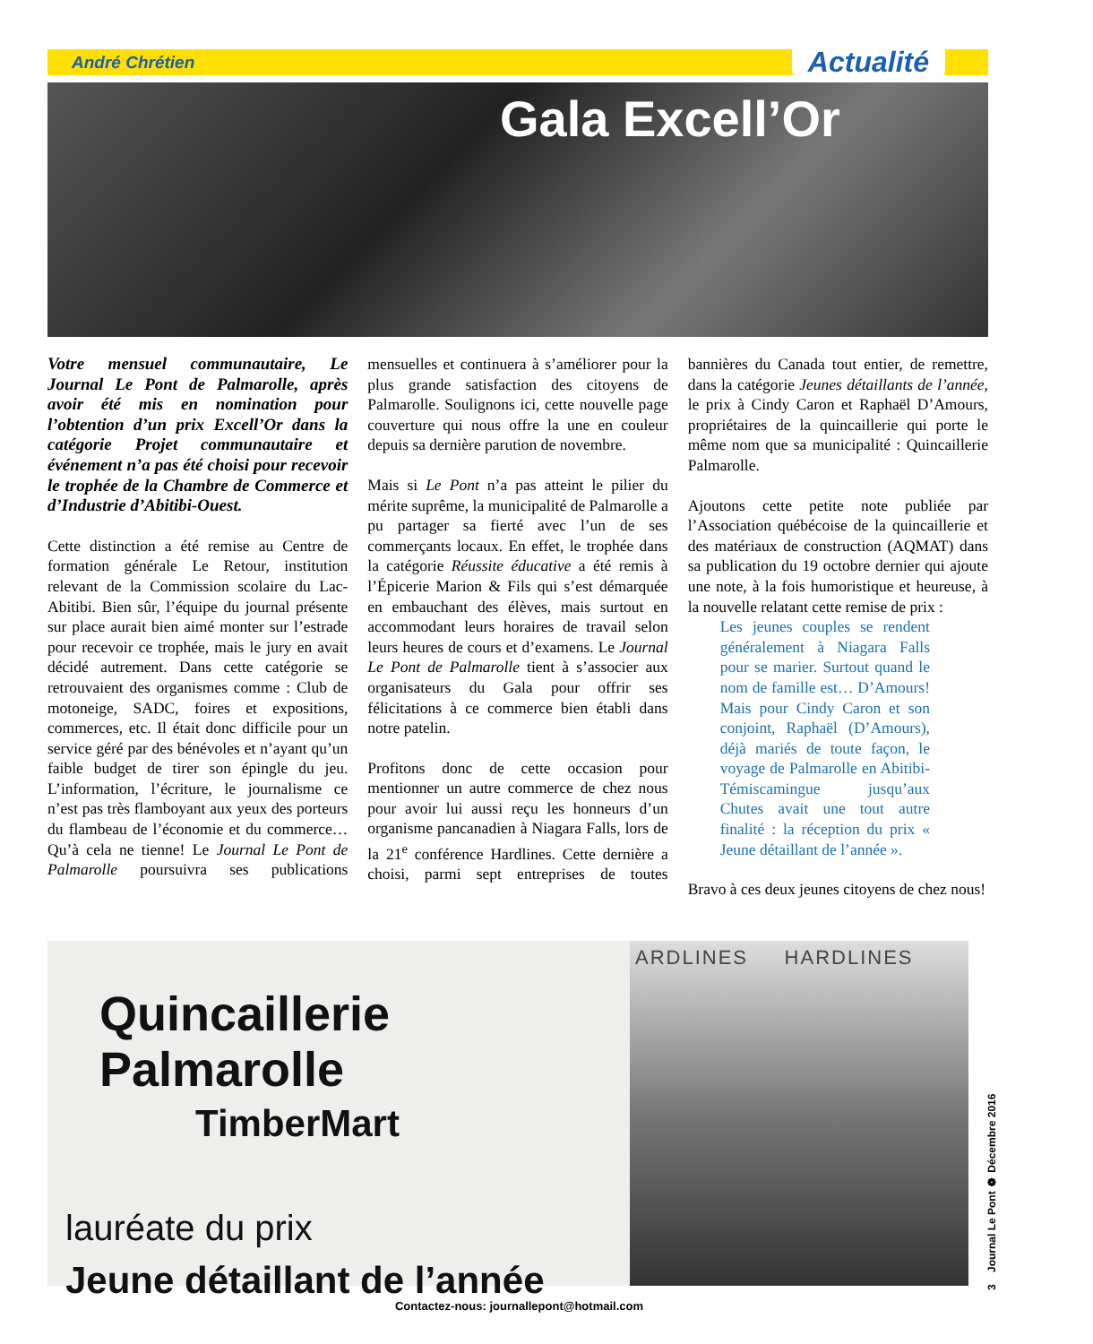André Chrétien Actualité
Gala Excell’Or
Votre mensuel communautaire, Le Journal Le Pont de Palmarolle, après avoir été mis en nomination pour l’obtention d’un prix Excell’Or dans la catégorie Projet communautaire et événement n’a pas été choisi pour recevoir le trophée de la Chambre de Commerce et d’Industrie d’Abitibi-Ouest.
Cette distinction a été remise au Centre de formation générale Le Retour, institution relevant de la Commission scolaire du Lac-Abitibi. Bien sûr, l’équipe du journal présente sur place aurait bien aimé monter sur l’estrade pour recevoir ce trophée, mais le jury en avait décidé autrement. Dans cette catégorie se retrouvaient des organismes comme : Club de motoneige, SADC, foires et expositions, commerces, etc. Il était donc difficile pour un service géré par des bénévoles et n’ayant qu’un faible budget de tirer son épingle du jeu. L’information, l’écriture, le journalisme ce n’est pas très flamboyant aux yeux des porteurs du flambeau de l’économie et du commerce… Qu’à cela ne tienne! Le Journal Le Pont de Palmarolle poursuivra ses publications mensuelles et continuera à s’améliorer pour la plus grande satisfaction des citoyens de Palmarolle. Soulignons ici, cette nouvelle page couverture qui nous offre la une en couleur depuis sa dernière parution de novembre.
Mais si Le Pont n’a pas atteint le pilier du mérite suprême, la municipalité de Palmarolle a pu partager sa fierté avec l’un de ses commerçants locaux. En effet, le trophée dans la catégorie Réussite éducative a été remis à l’Épicerie Marion & Fils qui s’est démarquée en embauchant des élèves, mais surtout en accommodant leurs horaires de travail selon leurs heures de cours et d’examens. Le Journal Le Pont de Palmarolle tient à s’associer aux organisateurs du Gala pour offrir ses félicitations à ce commerce bien établi dans notre patelin.
Profitons donc de cette occasion pour mentionner un autre commerce de chez nous pour avoir lui aussi reçu les honneurs d’un organisme pancanadien à Niagara Falls, lors de la 21<sup>e</sup> conférence Hardlines. Cette dernière a choisi, parmi sept entreprises de toutes bannières du Canada tout entier, de remettre, dans la catégorie Jeunes détaillants de l’année, le prix à Cindy Caron et Raphaël D’Amours, propriétaires de la quincaillerie qui porte le même nom que sa municipalité : Quincaillerie Palmarolle.
Ajoutons cette petite note publiée par l’Association québécoise de la quincaillerie et des matériaux de construction (AQMAT) dans sa publication du 19 octobre dernier qui ajoute une note, à la fois humoristique et heureuse, à la nouvelle relatant cette remise de prix :
Les jeunes couples se rendent généralement à Niagara Falls pour se marier. Surtout quand le nom de famille est… D’Amours! Mais pour Cindy Caron et son conjoint, Raphaël (D’Amours), déjà mariés de toute façon, le voyage de Palmarolle en Abitibi-Témiscamingue jusqu’aux Chutes avait une tout autre finalité : la réception du prix « Jeune détaillant de l’année ».
Bravo à ces deux jeunes citoyens de chez nous!
Quincaillerie Palmarolle
TimberMart
lauréate du prix
Jeune détaillant de l’année
ARDLINES HARDLINES
3 Journal Le Pont ❁ Décembre 2016
Contactez-nous: journallepont@hotmail.com